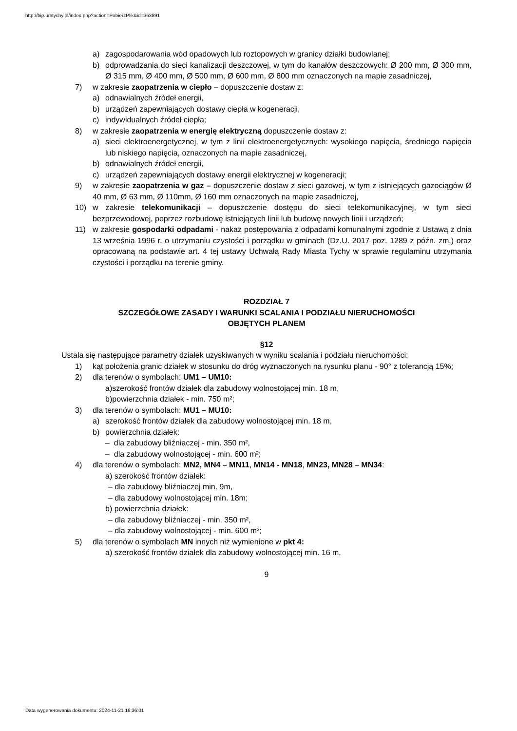http://bip.umtychy.pl/index.php?action=PobierzPlik&id=363891
a) zagospodarowania wód opadowych lub roztopowych w granicy działki budowlanej;
b) odprowadzania do sieci kanalizacji deszczowej, w tym do kanałów deszczowych: Ø 200 mm, Ø 300 mm, Ø 315 mm, Ø 400 mm, Ø 500 mm, Ø 600 mm, Ø 800 mm oznaczonych na mapie zasadniczej,
7) w zakresie zaopatrzenia w ciepło – dopuszczenie dostaw z:
a) odnawialnych źródeł energii,
b) urządzeń zapewniających dostawy ciepła w kogeneracji,
c) indywidualnych źródeł ciepła;
8) w zakresie zaopatrzenia w energię elektryczną dopuszczenie dostaw z:
a) sieci elektroenergetycznej, w tym z linii elektroenergetycznych: wysokiego napięcia, średniego napięcia lub niskiego napięcia, oznaczonych na mapie zasadniczej,
b) odnawialnych źródeł energii,
c) urządzeń zapewniających dostawy energii elektrycznej w kogeneracji;
9) w zakresie zaopatrzenia w gaz – dopuszczenie dostaw z sieci gazowej, w tym z istniejących gazociągów Ø 40 mm, Ø 63 mm, Ø 110mm, Ø 160 mm oznaczonych na mapie zasadniczej,
10) w zakresie telekomunikacji – dopuszczenie dostępu do sieci telekomunikacyjnej, w tym sieci bezprzewodowej, poprzez rozbudowę istniejących linii lub budowę nowych linii i urządzeń;
11) w zakresie gospodarki odpadami - nakaz postępowania z odpadami komunalnymi zgodnie z Ustawą z dnia 13 września 1996 r. o utrzymaniu czystości i porządku w gminach (Dz.U. 2017 poz. 1289 z późn. zm.) oraz opracowaną na podstawie art. 4 tej ustawy Uchwałą Rady Miasta Tychy w sprawie regulaminu utrzymania czystości i porządku na terenie gminy.
ROZDZIAŁ 7
SZCZEGÓŁOWE ZASADY I WARUNKI SCALANIA I PODZIAŁU NIERUCHOMOŚCI
OBJĘTYCH PLANEM
§12
Ustala się następujące parametry działek uzyskiwanych w wyniku scalania i podziału nieruchomości:
1) kąt położenia granic działek w stosunku do dróg wyznaczonych na rysunku planu - 90° z tolerancją 15%;
2) dla terenów o symbolach: UM1 – UM10:
a)szerokość frontów działek dla zabudowy wolnostojącej min. 18 m,
b)powierzchnia działek - min. 750 m²;
3) dla terenów o symbolach: MU1 – MU10:
a) szerokość frontów działek dla zabudowy wolnostojącej min. 18 m,
b) powierzchnia działek:
– dla zabudowy bliźniaczej - min. 350 m²,
– dla zabudowy wolnostojącej - min. 600 m²;
4) dla terenów o symbolach: MN2, MN4 – MN11, MN14 - MN18, MN23, MN28 – MN34:
a) szerokość frontów działek:
– dla zabudowy bliźniaczej min. 9m,
– dla zabudowy wolnostojącej min. 18m;
b) powierzchnia działek:
– dla zabudowy bliźniaczej - min. 350 m²,
– dla zabudowy wolnostojącej - min. 600 m²;
5) dla terenów o symbolach MN innych niż wymienione w pkt 4:
a) szerokość frontów działek dla zabudowy wolnostojącej min. 16 m,
9
Data wygenerowania dokumentu: 2024-11-21 16:36:01